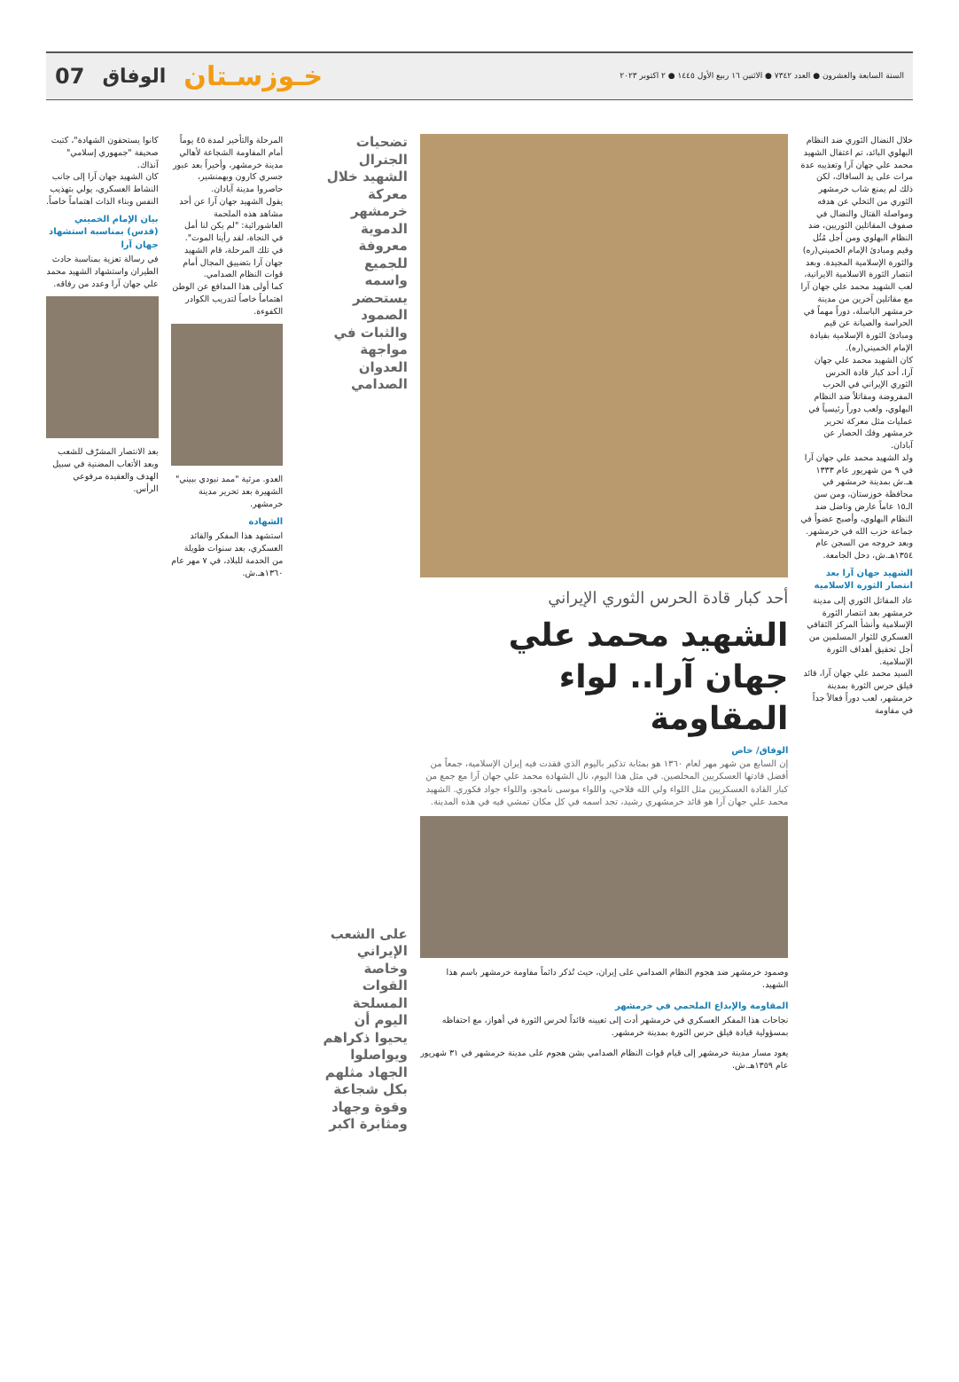السنة السابعة والعشرون ● العدد ٧٣٤٢ ● الاثنين ١٦ ربيع الأول ١٤٤٥ ● ٢ اكتوبر ٢٠٢٣
خـوزسـتان الوفاق 07
خلال النضال الثوري ضد النظام البهلوي البائد، تم اعتقال الشهيد محمد علي جهان آرا وتعذيبه عدة مرات على يد السافاك، لكن ذلك لم يمنع شاب خرمشهر الثوري من التخلي عن هدفه ومواصلة القتال والنضال في صفوف المقاتلين الثوريين، ضد النظام البهلوي ومن أجل مُثُل وقيم ومبادئ الإمام الخميني(ره) والثورة الإسلامية المجيدة. وبعد انتصار الثورة الاسلامية الايرانية، لعب الشهيد محمد علي جهان آرا مع مقاتلين آخرين من مدينة خرمشهر الباسلة، دوراً مهماً في الحراسة والصيانة عن قيم ومبادئ الثورة الإسلامية بقيادة الإمام الخميني(ره).
كان الشهيد محمد علي جهان آرا، أحد كبار قادة الحرس الثوري الإيراني في الحرب المفروضة ومقاتلاً ضد النظام البهلوي، ولعب دوراً رئيسياً في عمليات مثل معركة تحرير خرمشهر وفك الحصار عن آبادان.
ولد الشهيد محمد علي جهان آرا في ٩ من شهريور عام ١٣٣٣ هـ.ش بمدينة خرمشهر في محافظة خوزستان، ومن سن الـ١٥ عاماً عارض وناضل ضد النظام البهلوي، وأصبح عضواً في جماعة حزب الله في خرمشهر.
وبعد خروجه من السجن عام ١٣٥٤هـ.ش، دخل الجامعة.
الشهيد جهان آرا بعد انتصار الثورة الاسلامية
عاد المقاتل الثوري إلى مدينة خرمشهر بعد انتصار الثورة الإسلامية وأنشأ المركز الثقافي العسكري للثوار المسلمين من أجل تحقيق أهداف الثورة الإسلامية.
السيد محمد علي جهان آرا، قائد فيلق حرس الثورة بمدينة خرمشهر، لعب دوراً فعالاً جداً في مقاومة
أحد كبار قادة الحرس الثوري الإيراني
الشهيد محمد علي جهان آرا.. لواء المقاومة
الوفاق/ خاص
إن السابع من شهر مهر لعام ١٣٦٠ هو بمثابة تذكير باليوم الذي فقدت فيه إيران الإسلامية، جمعاً من أفضل قادتها العسكريين المخلصين. في مثل هذا اليوم، نال الشهادة محمد علي جهان آرا مع جمع من كبار القادة العسكريين مثل اللواء ولي الله فلاحي، واللواء موسى نامجو، واللواء جواد فكوري. الشهيد محمد علي جهان آرا هو قائد خرمشهري رشيد، تجد اسمه في كل مكان تمشي فيه في هذه المدينة.
وصمود خرمشهر ضد هجوم النظام الصدامي على إيران، حيث تُذكر دائماً مقاومة خرمشهر باسم هذا الشهيد.
المقاومة والإبداع الملحمي في خرمشهر
نجاحات هذا المفكر العسكري في خرمشهر أدت إلى تعيينه قائداً لحرس الثورة في أهواز، مع احتفاظه بمسؤولية قيادة فيلق حرس الثورة بمدينة خرمشهر.
يعود مسار مدينة خرمشهر إلى قيام قوات النظام الصدامي بشن هجوم على مدينة خرمشهر في ٣١ شهريور عام ١٣٥٩هـ.ش.
تضحيات الجنرال الشهيد خلال معركة خرمشهر الدموية معروفة للجميع واسمه يستحضر الصمود والثبات في مواجهة العدوان الصدامي
على الشعب الإيراني وخاصة القوات المسلحة اليوم أن يحيوا ذكراهم ويواصلوا الجهاد مثلهم بكل شجاعة وقوة وجهاد ومثابرة اكبر
المرحلة والتأخير لمدة ٤٥ يوماً أمام المقاومة الشجاعة لأهالي مدينة خرمشهر، وأخيراً بعد عبور جسري كارون وبهمنشير، حاصروا مدينة آبادان.
يقول الشهيد جهان آرا عن أحد مشاهد هذه الملحمة العاشورائية: "لم يكن لنا أمل في النجاة، لقد رأينا الموت".
في تلك المرحلة، قام الشهيد جهان آرا بتضييق المجال أمام قوات النظام الصدامي.
كما أولى هذا المدافع عن الوطن اهتماماً خاصاً لتدريب الكوادر الكفوءة.
العدو. مرثية "ممد نبودي ببيني" الشهيرة بعد تحرير مدينة خرمشهر.
الشهادة
استشهد هذا المفكر والقائد العسكري، بعد سنوات طويلة من الخدمة للبلاد، في ٧ مهر عام ١٣٦٠هـ.ش.
كانوا يستحقون الشهادة"، كتبت صحيفة "جمهوري إسلامي" آنذاك.
كان الشهيد جهان آرا إلى جانب النشاط العسكري، يولي بتهذيب النفس وبناء الذات اهتماماً خاصاً.
بيان الإمام الخميني (قدس) بمناسبة استشهاد جهان آرا
في رسالة تعزية بمناسبة حادث الطيران واستشهاد الشهيد محمد علي جهان آرا وعدد من رفاقه.
بعد الانتصار المشرّف للشعب وبعد الأتعاب المضنية في سبيل الهدف والعقيدة مرفوعي الرأس.